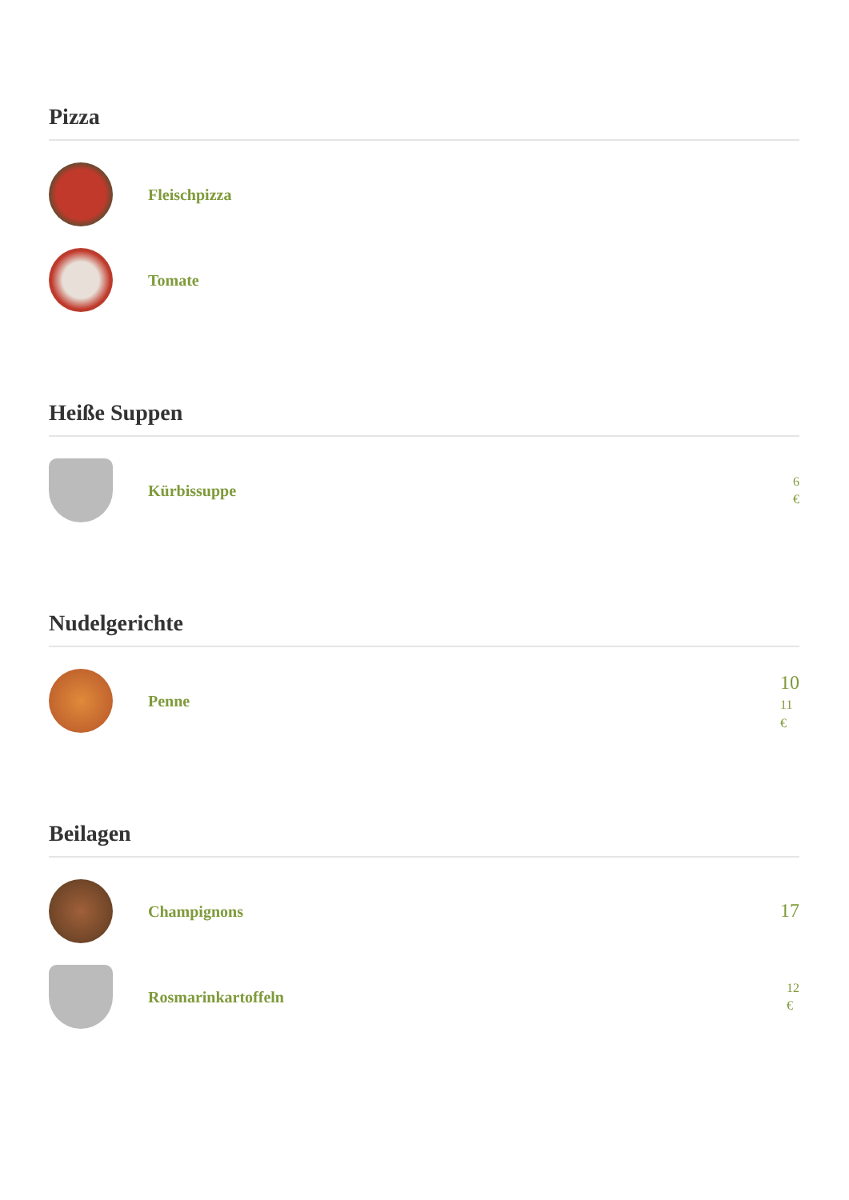Pizza
Fleischpizza
Tomate
Heiße Suppen
Kürbissuppe
6
€
Nudelgerichte
Penne
10
11
€
Beilagen
Champignons
17
Rosmarinkartoffeln
12
€